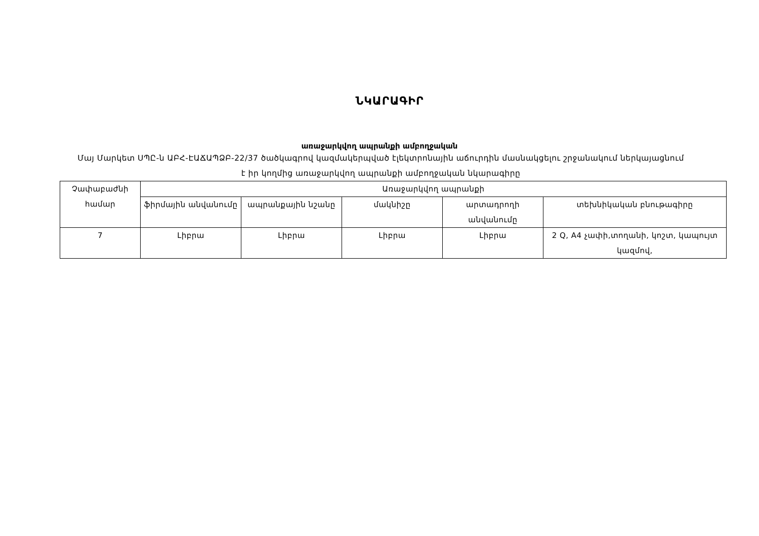ՆԿԱՐԱԳԻՐ
առաջարկվող ապրանքի ամբողջական
Մայ Մարկետ ՍՊԸ-ն ԱԲՀ-ԷԱՃԱՊՁԲ-22/37 ծածկագրով կազմակերպված էլեկտրոնային աճուրդին մասնակցելու շրջանակում ներկայացնում է իր կողմից առաջարկվող ապրանքի ամբողջական նկարագիրը
| Չափաբաժնի համար | Առաջարկվող ապրանքի | | | | |
| --- | --- | --- | --- | --- | --- |
| | ֆիրմային անվանումը | ապրանքային նշանը | մակնիշը | արտադրողի անվանումը | տեխնիկական բնութագիրը |
| 7 | Լիբրա | Լիբրա | Լիբրա | Լիբրա | 2 Q, A4 չափի,տողանի, կոշտ, կապույտ կազմով, |